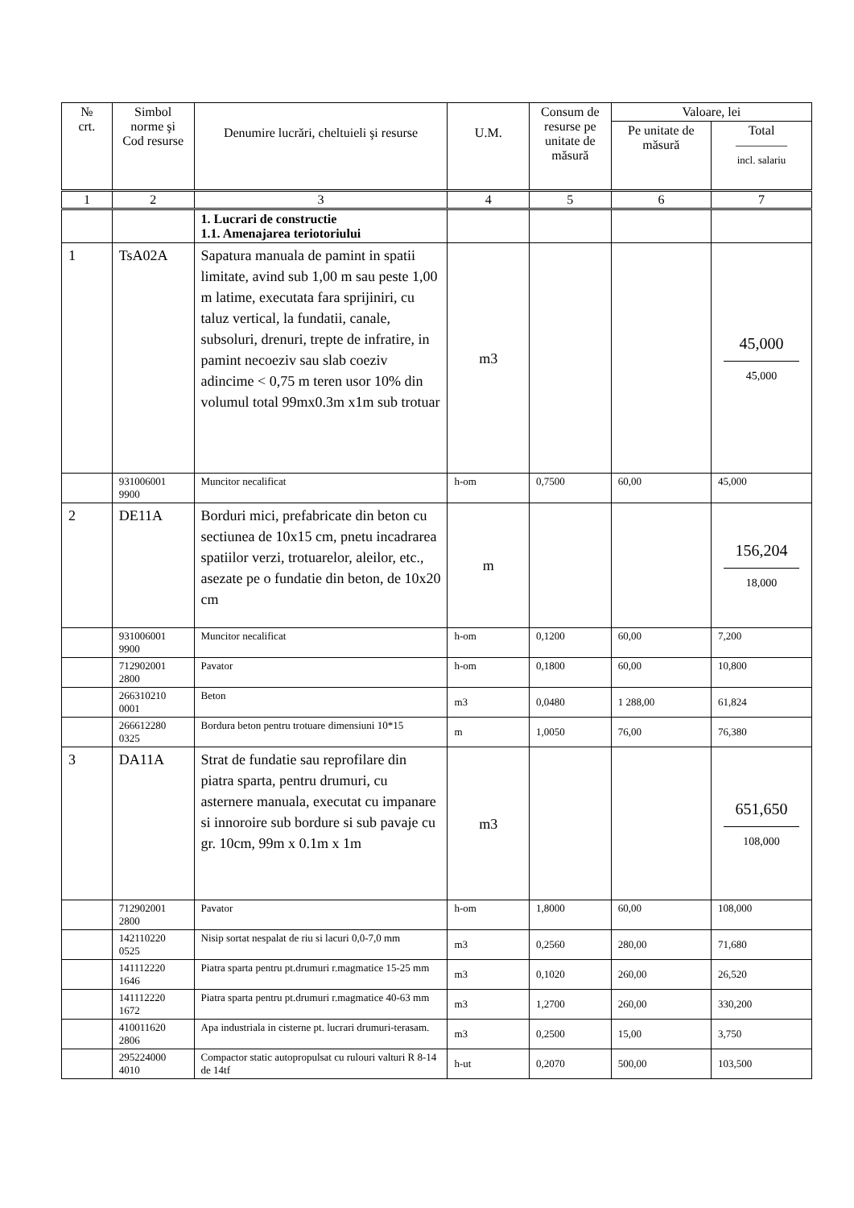| № crt. | Simbol norme şi Cod resurse | Denumire lucrări, cheltuieli şi resurse | U.M. | Consum de resurse pe unitate de măsură | Valoare, lei | |
| --- | --- | --- | --- | --- | --- | --- |
| | | | | | Pe unitate de măsură | Total ———— incl. salariu |
| 1 | 2 | 3 | 4 | 5 | 6 | 7 |
| | | 1. Lucrari de constructie 1.1. Amenajarea teriotoriului | | | | |
| 1 | TsA02A | Sapatura manuala de pamint in spatii limitate, avind sub 1,00 m sau peste 1,00 m latime, executata fara sprijiniri, cu taluz vertical, la fundatii, canale, subsoluri, drenuri, trepte de infratire, in pamint necoeziv sau slab coeziv adincime < 0,75 m teren usor 10% din volumul total 99mx0.3m x1m sub trotuar | m3 | | | 45,000 45,000 |
| | 931006001 9900 | Muncitor necalificat | h-om | 0,7500 | 60,00 | 45,000 |
| 2 | DE11A | Borduri mici, prefabricate din beton cu sectiunea de 10x15 cm, pnetu incadrarea spatiilor verzi, trotuarelor, aleilor, etc., asezate pe o fundatie din beton, de 10x20 cm | m | | | 156,204 18,000 |
| | 931006001 9900 | Muncitor necalificat | h-om | 0,1200 | 60,00 | 7,200 |
| | 712902001 2800 | Pavator | h-om | 0,1800 | 60,00 | 10,800 |
| | 266310210 0001 | Beton | m3 | 0,0480 | 1 288,00 | 61,824 |
| | 266612280 0325 | Bordura beton pentru trotuare dimensiuni 10*15 | m | 1,0050 | 76,00 | 76,380 |
| 3 | DA11A | Strat de fundatie sau reprofilare din piatra sparta, pentru drumuri, cu asternere manuala, executat cu impanare si innoroire sub bordure si sub pavaje cu gr. 10cm, 99m x 0.1m x 1m | m3 | | | 651,650 108,000 |
| | 712902001 2800 | Pavator | h-om | 1,8000 | 60,00 | 108,000 |
| | 142110220 0525 | Nisip sortat nespalat de riu si lacuri 0,0-7,0 mm | m3 | 0,2560 | 280,00 | 71,680 |
| | 141112220 1646 | Piatra sparta pentru pt.drumuri r.magmatice 15-25 mm | m3 | 0,1020 | 260,00 | 26,520 |
| | 141112220 1672 | Piatra sparta pentru pt.drumuri r.magmatice 40-63 mm | m3 | 1,2700 | 260,00 | 330,200 |
| | 410011620 2806 | Apa industriala in cisterne pt. lucrari drumuri-terasam. | m3 | 0,2500 | 15,00 | 3,750 |
| | 295224000 4010 | Compactor static autopropulsat cu rulouri valturi R 8-14 de 14tf | h-ut | 0,2070 | 500,00 | 103,500 |